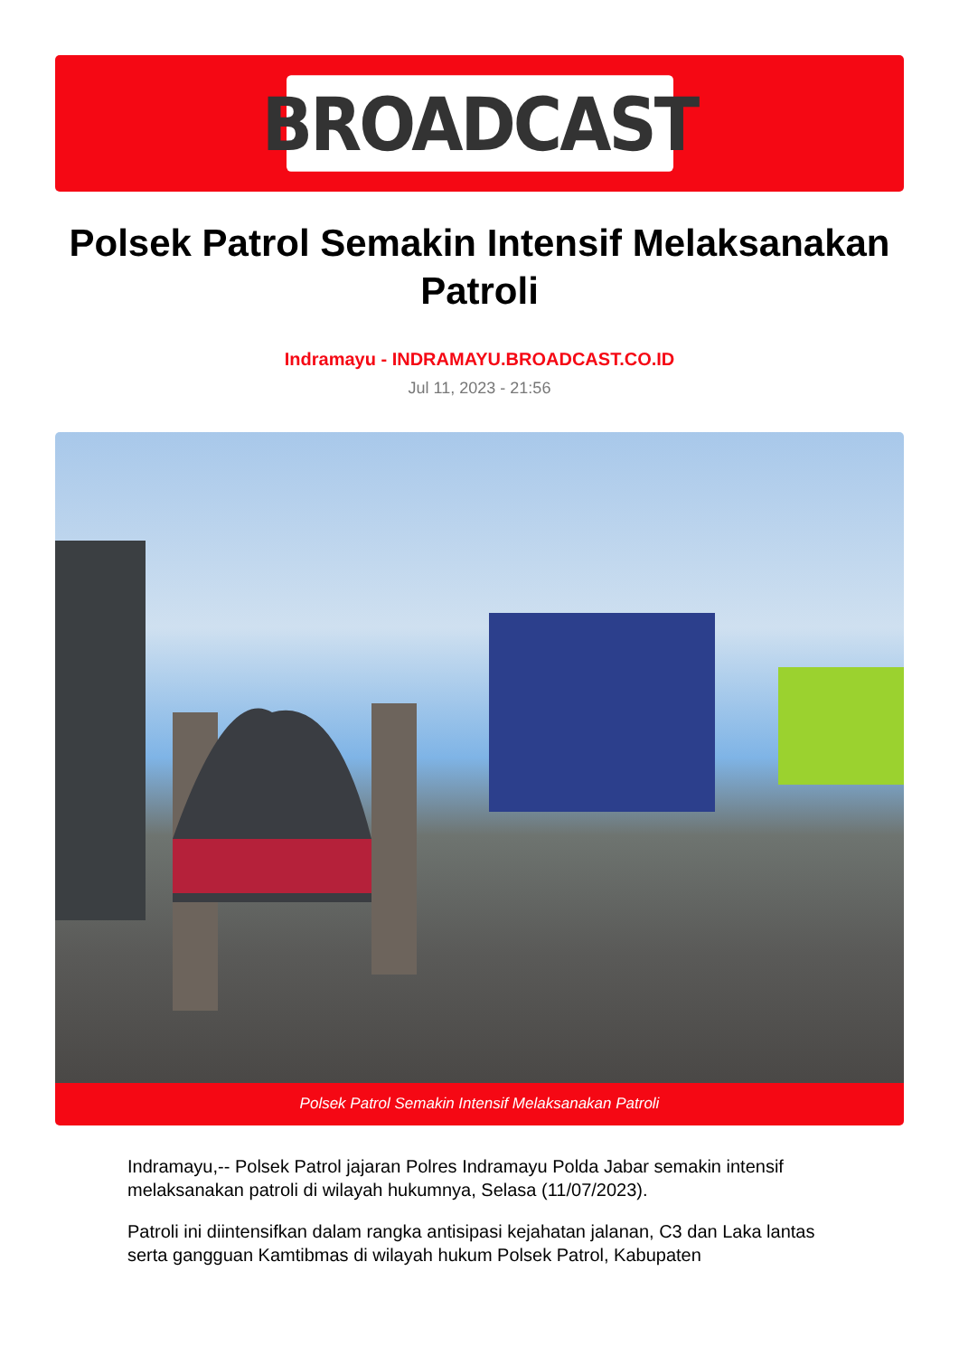BROADCAST
Polsek Patrol Semakin Intensif Melaksanakan Patroli
Indramayu - INDRAMAYU.BROADCAST.CO.ID
Jul 11, 2023 - 21:56
Polsek Patrol Semakin Intensif Melaksanakan Patroli
Indramayu,-- Polsek Patrol jajaran Polres Indramayu Polda Jabar semakin intensif melaksanakan patroli di wilayah hukumnya, Selasa (11/07/2023).
Patroli ini diintensifkan dalam rangka antisipasi kejahatan jalanan, C3 dan Laka lantas serta gangguan Kamtibmas di wilayah hukum Polsek Patrol, Kabupaten